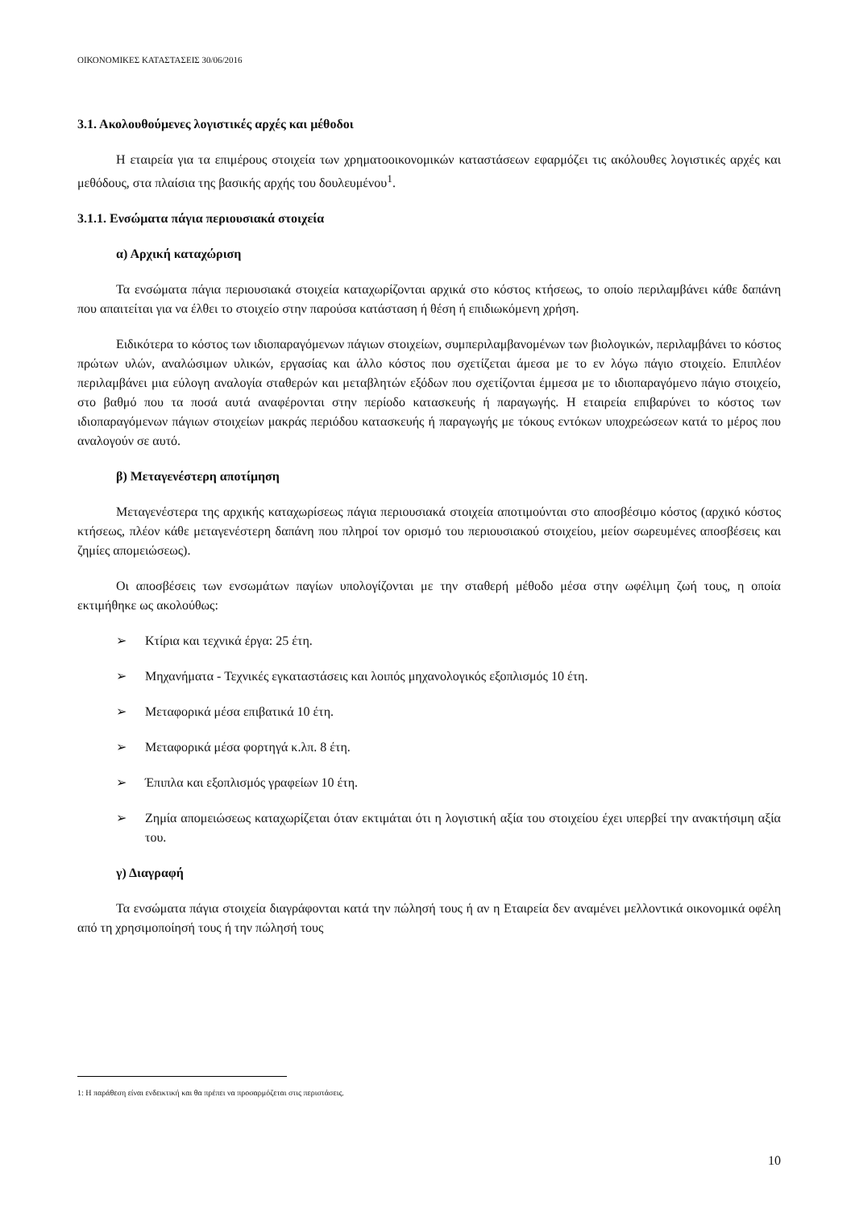ΟΙΚΟΝΟΜΙΚΕΣ ΚΑΤΑΣΤΑΣΕΙΣ 30/06/2016
3.1. Ακολουθούμενες λογιστικές αρχές και μέθοδοι
Η εταιρεία για τα επιμέρους στοιχεία των χρηματοοικονομικών καταστάσεων εφαρμόζει τις ακόλουθες λογιστικές αρχές και μεθόδους, στα πλαίσια της βασικής αρχής του δουλευμένου<sup>1</sup>.
3.1.1. Ενσώματα πάγια περιουσιακά στοιχεία
α) Αρχική καταχώριση
Τα ενσώματα πάγια περιουσιακά στοιχεία καταχωρίζονται αρχικά στο κόστος κτήσεως, το οποίο περιλαμβάνει κάθε δαπάνη που απαιτείται για να έλθει το στοιχείο στην παρούσα κατάσταση ή θέση ή επιδιωκόμενη χρήση.
Ειδικότερα το κόστος των ιδιοπαραγόμενων πάγιων στοιχείων, συμπεριλαμβανομένων των βιολογικών, περιλαμβάνει το κόστος πρώτων υλών, αναλώσιμων υλικών, εργασίας και άλλο κόστος που σχετίζεται άμεσα με το εν λόγω πάγιο στοιχείο. Επιπλέον περιλαμβάνει μια εύλογη αναλογία σταθερών και μεταβλητών εξόδων που σχετίζονται έμμεσα με το ιδιοπαραγόμενο πάγιο στοιχείο, στο βαθμό που τα ποσά αυτά αναφέρονται στην περίοδο κατασκευής ή παραγωγής. Η εταιρεία επιβαρύνει το κόστος των ιδιοπαραγόμενων πάγιων στοιχείων μακράς περιόδου κατασκευής ή παραγωγής με τόκους εντόκων υποχρεώσεων κατά το μέρος που αναλογούν σε αυτό.
β) Μεταγενέστερη αποτίμηση
Μεταγενέστερα της αρχικής καταχωρίσεως πάγια περιουσιακά στοιχεία αποτιμούνται στο αποσβέσιμο κόστος (αρχικό κόστος κτήσεως, πλέον κάθε μεταγενέστερη δαπάνη που πληροί τον ορισμό του περιουσιακού στοιχείου, μείον σωρευμένες αποσβέσεις και ζημίες απομειώσεως).
Οι αποσβέσεις των ενσωμάτων παγίων υπολογίζονται με την σταθερή μέθοδο μέσα στην ωφέλιμη ζωή τους, η οποία εκτιμήθηκε ως ακολούθως:
➢ Κτίρια και τεχνικά έργα: 25 έτη.
➢ Μηχανήματα - Τεχνικές εγκαταστάσεις και λοιπός μηχανολογικός εξοπλισμός 10 έτη.
➢ Μεταφορικά μέσα επιβατικά 10 έτη.
➢ Μεταφορικά μέσα φορτηγά κ.λπ. 8 έτη.
➢ Έπιπλα και εξοπλισμός γραφείων 10 έτη.
➢ Ζημία απομειώσεως καταχωρίζεται όταν εκτιμάται ότι η λογιστική αξία του στοιχείου έχει υπερβεί την ανακτήσιμη αξία του.
γ) Διαγραφή
Τα ενσώματα πάγια στοιχεία διαγράφονται κατά την πώλησή τους ή αν η Εταιρεία δεν αναμένει μελλοντικά οικονομικά οφέλη από τη χρησιμοποίησή τους ή την πώλησή τους
1: Η παράθεση είναι ενδεικτική και θα πρέπει να προσαρμόζεται στις περιστάσεις.
10